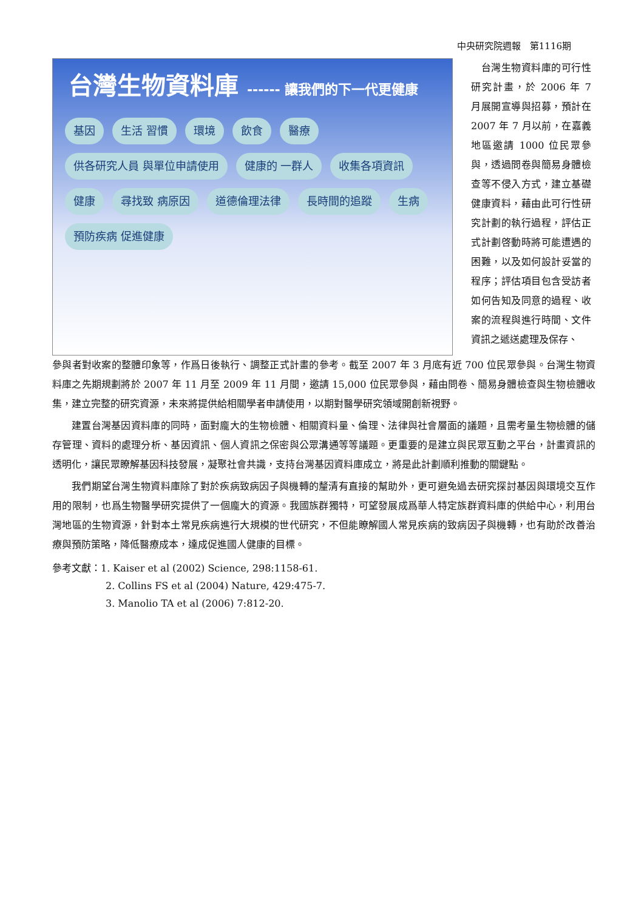中央研究院週報　第1116期
台灣生物資料庫 ------ 讓我們的下一代更健康
基因
生活 習慣
環境
飲食
醫療
供各研究人員 與單位申請使用
健康的 一群人
收集各項資訊
健康
尋找致 病原因
道德倫理法律
長時間的追蹤
生病
預防疾病 促進健康
　台灣生物資料庫的可行性研究計畫，於 2006 年 7 月展開宣導與招募，預計在 2007 年 7 月以前，在嘉義地區邀請 1000 位民眾參與，透過問卷與簡易身體檢查等不侵入方式，建立基礎健康資料，藉由此可行性研究計劃的執行過程，評估正式計劃啓動時將可能遭遇的困難，以及如何設計妥當的程序；評估項目包含受訪者如何告知及同意的過程、收案的流程與進行時間、文件資訊之遞送處理及保存、
參與者對收案的整體印象等，作爲日後執行、調整正式計畫的參考。截至 2007 年 3 月底有近 700 位民眾參與。台灣生物資料庫之先期規劃將於 2007 年 11 月至 2009 年 11 月間，邀請 15,000 位民眾參與，藉由問卷、簡易身體檢查與生物檢體收集，建立完整的研究資源，未來將提供給相關學者申請使用，以期對醫學研究領域開創新視野。
建置台灣基因資料庫的同時，面對龐大的生物檢體、相關資料量、倫理、法律與社會層面的議題，且需考量生物檢體的儲存管理、資料的處理分析、基因資訊、個人資訊之保密與公眾溝通等等議題。更重要的是建立與民眾互動之平台，計畫資訊的透明化，讓民眾瞭解基因科技發展，凝聚社會共識，支持台灣基因資料庫成立，將是此計劃順利推動的關鍵點。
我們期望台灣生物資料庫除了對於疾病致病因子與機轉的釐清有直接的幫助外，更可避免過去研究探討基因與環境交互作用的限制，也爲生物醫學研究提供了一個龐大的資源。我國族群獨特，可望發展成爲華人特定族群資料庫的供給中心，利用台灣地區的生物資源，針對本土常見疾病進行大規模的世代研究，不但能瞭解國人常見疾病的致病因子與機轉，也有助於改善治療與預防策略，降低醫療成本，達成促進國人健康的目標。
參考文獻：1. Kaiser et al (2002) Science, 298:1158-61.
2. Collins FS et al (2004) Nature, 429:475-7.
3. Manolio TA et al (2006) 7:812-20.